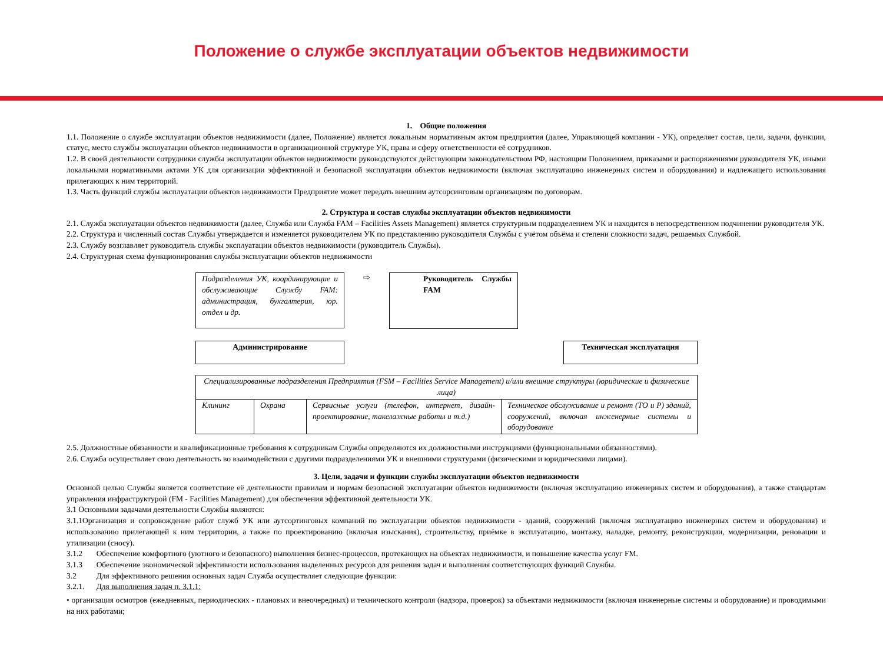Положение о службе эксплуатации объектов недвижимости
1. Общие положения
1.1. Положение о службе эксплуатации объектов недвижимости (далее, Положение) является локальным нормативным актом предприятия (далее, Управляющей компании - УК), определяет состав, цели, задачи, функции, статус, место службы эксплуатации объектов недвижимости в организационной структуре УК, права и сферу ответственности её сотрудников.
1.2. В своей деятельности сотрудники службы эксплуатации объектов недвижимости руководствуются действующим законодательством РФ, настоящим Положением, приказами и распоряжениями руководителя УК, иными локальными нормативными актами УК для организации эффективной и безопасной эксплуатации объектов недвижимости (включая эксплуатацию инженерных систем и оборудования) и надлежащего использования прилегающих к ним территорий.
1.3. Часть функций службы эксплуатации объектов недвижимости Предприятие может передать внешним аутсорсинговым организациям по договорам.
2. Структура и состав службы эксплуатации объектов недвижимости
2.1. Служба эксплуатации объектов недвижимости (далее, Служба или Служба FAM – Facilities Assets Management) является структурным подразделением УК и находится в непосредственном подчинении руководителя УК.
2.2. Структура и численный состав Службы утверждается и изменяется руководителем УК по представлению руководителя Службы с учётом объёма и степени сложности задач, решаемых Службой.
2.3. Службу возглавляет руководитель службы эксплуатации объектов недвижимости (руководитель Службы).
2.4. Структурная схема функционирования службы эксплуатации объектов недвижимости
Подразделения УК, координирующие и обслуживающие Службу FAM: администрация, бухгалтерия, юр. отдел и др.
⇨
Руководитель Службы FAM
Администрирование Техническая эксплуатация
| Специализированные подразделения Предприятия (FSM – Facilities Service Management) и/или внешние структуры (юридические и физические лица) | | | |
| Клининг | Охрана | Сервисные услуги (телефон, интернет, дизайн-проектирование, такелажные работы и т.д.) | Техническое обслуживание и ремонт (ТО и Р) зданий, сооружений, включая инженерные системы и оборудование |
2.5. Должностные обязанности и квалификационные требования к сотрудникам Службы определяются их должностными инструкциями (функциональными обязанностями).
2.6. Служба осуществляет свою деятельность во взаимодействии с другими подразделениями УК и внешними структурами (физическими и юридическими лицами).
3. Цели, задачи и функции службы эксплуатации объектов недвижимости
Основной целью Службы является соответствие её деятельности правилам и нормам безопасной эксплуатации объектов недвижимости (включая эксплуатацию инженерных систем и оборудования), а также стандартам управления инфраструктурой (FM - Facilities Management) для обеспечения эффективной деятельности УК.
3.1 Основными задачами деятельности Службы являются:
3.1.1Организация и сопровождение работ служб УК или аутсортинговых компаний по эксплуатации объектов недвижимости - зданий, сооружений (включая эксплуатацию инженерных систем и оборудования) и использованию прилегающей к ним территории, а также по проектированию (включая изыскания), строительству, приёмке в эксплуатацию, монтажу, наладке, ремонту, реконструкции, модернизации, реновации и утилизации (сносу).
3.1.2 Обеспечение комфортного (уютного и безопасного) выполнения бизнес-процессов, протекающих на объектах недвижимости, и повышение качества услуг FM.
3.1.3 Обеспечение экономической эффективности использования выделенных ресурсов для решения задач и выполнения соответствующих функций Службы.
3.2 Для эффективного решения основных задач Служба осуществляет следующие функции:
3.2.1. Для выполнения задач п. 3.1.1:
• организация осмотров (ежедневных, периодических - плановых и внеочередных) и технического контроля (надзора, проверок) за объектами недвижимости (включая инженерные системы и оборудование) и проводимыми на них работами;